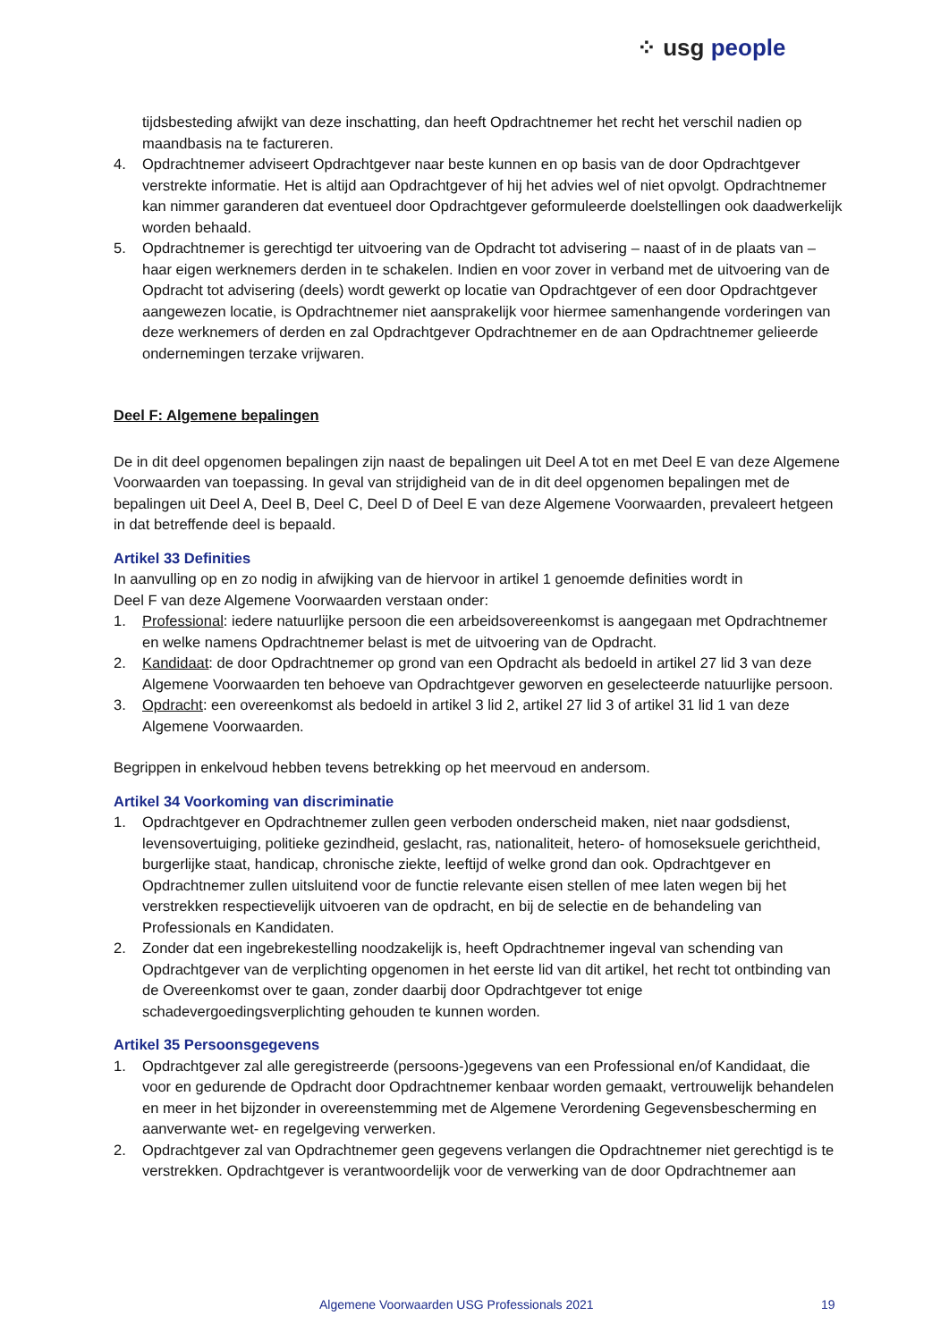⁘ usg people
tijdsbesteding afwijkt van deze inschatting, dan heeft Opdrachtnemer het recht het verschil nadien op maandbasis na te factureren.
4. Opdrachtnemer adviseert Opdrachtgever naar beste kunnen en op basis van de door Opdrachtgever verstrekte informatie. Het is altijd aan Opdrachtgever of hij het advies wel of niet opvolgt. Opdrachtnemer kan nimmer garanderen dat eventueel door Opdrachtgever geformuleerde doelstellingen ook daadwerkelijk worden behaald.
5. Opdrachtnemer is gerechtigd ter uitvoering van de Opdracht tot advisering – naast of in de plaats van – haar eigen werknemers derden in te schakelen. Indien en voor zover in verband met de uitvoering van de Opdracht tot advisering (deels) wordt gewerkt op locatie van Opdrachtgever of een door Opdrachtgever aangewezen locatie, is Opdrachtnemer niet aansprakelijk voor hiermee samenhangende vorderingen van deze werknemers of derden en zal Opdrachtgever Opdrachtnemer en de aan Opdrachtnemer gelieerde ondernemingen terzake vrijwaren.
Deel F: Algemene bepalingen
De in dit deel opgenomen bepalingen zijn naast de bepalingen uit Deel A tot en met Deel E van deze Algemene Voorwaarden van toepassing. In geval van strijdigheid van de in dit deel opgenomen bepalingen met de bepalingen uit Deel A, Deel B, Deel C, Deel D of Deel E van deze Algemene Voorwaarden, prevaleert hetgeen in dat betreffende deel is bepaald.
Artikel 33 Definities
In aanvulling op en zo nodig in afwijking van de hiervoor in artikel 1 genoemde definities wordt in
Deel F van deze Algemene Voorwaarden verstaan onder:
1. Professional: iedere natuurlijke persoon die een arbeidsovereenkomst is aangegaan met Opdrachtnemer en welke namens Opdrachtnemer belast is met de uitvoering van de Opdracht.
2. Kandidaat: de door Opdrachtnemer op grond van een Opdracht als bedoeld in artikel 27 lid 3 van deze Algemene Voorwaarden ten behoeve van Opdrachtgever geworven en geselecteerde natuurlijke persoon.
3. Opdracht: een overeenkomst als bedoeld in artikel 3 lid 2, artikel 27 lid 3 of artikel 31 lid 1 van deze Algemene Voorwaarden.
Begrippen in enkelvoud hebben tevens betrekking op het meervoud en andersom.
Artikel 34 Voorkoming van discriminatie
1. Opdrachtgever en Opdrachtnemer zullen geen verboden onderscheid maken, niet naar godsdienst, levensovertuiging, politieke gezindheid, geslacht, ras, nationaliteit, hetero- of homoseksuele gerichtheid, burgerlijke staat, handicap, chronische ziekte, leeftijd of welke grond dan ook. Opdrachtgever en Opdrachtnemer zullen uitsluitend voor de functie relevante eisen stellen of mee laten wegen bij het verstrekken respectievelijk uitvoeren van de opdracht, en bij de selectie en de behandeling van Professionals en Kandidaten.
2. Zonder dat een ingebrekestelling noodzakelijk is, heeft Opdrachtnemer ingeval van schending van Opdrachtgever van de verplichting opgenomen in het eerste lid van dit artikel, het recht tot ontbinding van de Overeenkomst over te gaan, zonder daarbij door Opdrachtgever tot enige schadevergoedingsverplichting gehouden te kunnen worden.
Artikel 35 Persoonsgegevens
1. Opdrachtgever zal alle geregistreerde (persoons-)gegevens van een Professional en/of Kandidaat, die voor en gedurende de Opdracht door Opdrachtnemer kenbaar worden gemaakt, vertrouwelijk behandelen en meer in het bijzonder in overeenstemming met de Algemene Verordening Gegevensbescherming en aanverwante wet- en regelgeving verwerken.
2. Opdrachtgever zal van Opdrachtnemer geen gegevens verlangen die Opdrachtnemer niet gerechtigd is te verstrekken. Opdrachtgever is verantwoordelijk voor de verwerking van de door Opdrachtnemer aan
Algemene Voorwaarden USG Professionals 2021 19